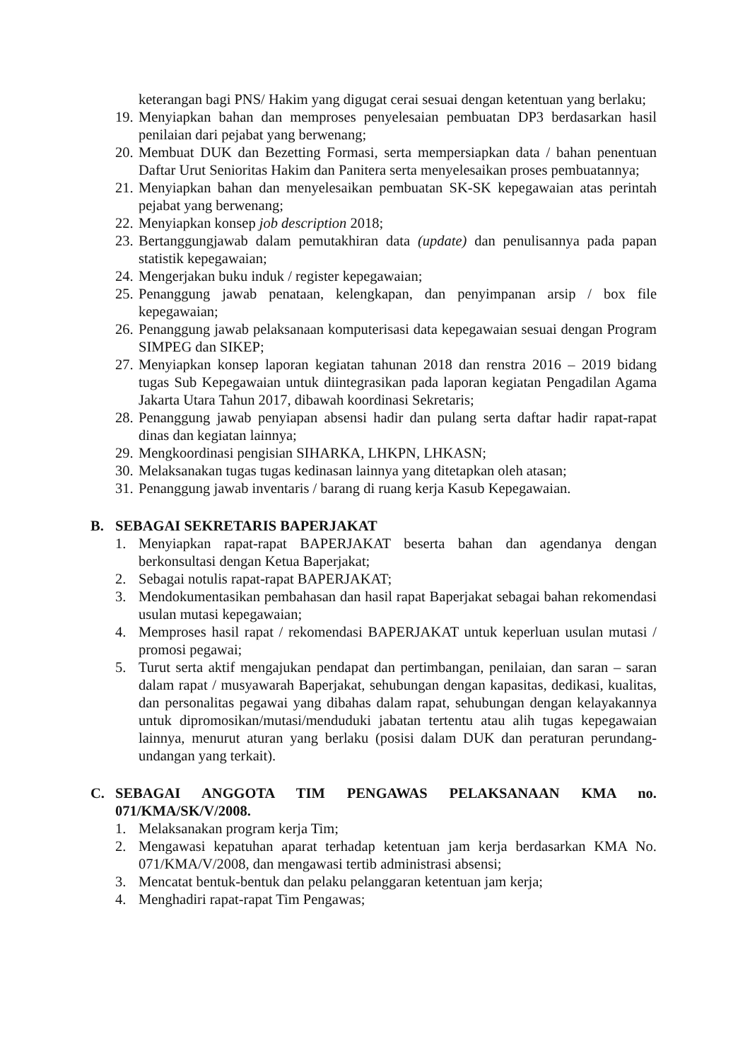keterangan bagi PNS/ Hakim yang digugat cerai sesuai dengan ketentuan yang berlaku;
19. Menyiapkan bahan dan memproses penyelesaian pembuatan DP3 berdasarkan hasil penilaian dari pejabat yang berwenang;
20. Membuat DUK dan Bezetting Formasi, serta mempersiapkan data / bahan penentuan Daftar Urut Senioritas Hakim dan Panitera serta menyelesaikan proses pembuatannya;
21. Menyiapkan bahan dan menyelesaikan pembuatan SK-SK kepegawaian atas perintah pejabat yang berwenang;
22. Menyiapkan konsep job description 2018;
23. Bertanggungjawab dalam pemutakhiran data (update) dan penulisannya pada papan statistik kepegawaian;
24. Mengerjakan buku induk / register kepegawaian;
25. Penanggung jawab penataan, kelengkapan, dan penyimpanan arsip / box file kepegawaian;
26. Penanggung jawab pelaksanaan komputerisasi data kepegawaian sesuai dengan Program SIMPEG dan SIKEP;
27. Menyiapkan konsep laporan kegiatan tahunan 2018 dan renstra 2016 – 2019 bidang tugas Sub Kepegawaian untuk diintegrasikan pada laporan kegiatan Pengadilan Agama Jakarta Utara Tahun 2017, dibawah koordinasi Sekretaris;
28. Penanggung jawab penyiapan absensi hadir dan pulang serta daftar hadir rapat-rapat dinas dan kegiatan lainnya;
29. Mengkoordinasi pengisian SIHARKA, LHKPN, LHKASN;
30. Melaksanakan tugas tugas kedinasan lainnya yang ditetapkan oleh atasan;
31. Penanggung jawab inventaris / barang di ruang kerja Kasub Kepegawaian.
B. SEBAGAI SEKRETARIS BAPERJAKAT
1. Menyiapkan rapat-rapat BAPERJAKAT beserta bahan dan agendanya dengan berkonsultasi dengan Ketua Baperjakat;
2. Sebagai notulis rapat-rapat BAPERJAKAT;
3. Mendokumentasikan pembahasan dan hasil rapat Baperjakat sebagai bahan rekomendasi usulan mutasi kepegawaian;
4. Memproses hasil rapat / rekomendasi BAPERJAKAT untuk keperluan usulan mutasi / promosi pegawai;
5. Turut serta aktif mengajukan pendapat dan pertimbangan, penilaian, dan saran – saran dalam rapat / musyawarah Baperjakat, sehubungan dengan kapasitas, dedikasi, kualitas, dan personalitas pegawai yang dibahas dalam rapat, sehubungan dengan kelayakannya untuk dipromosikan/mutasi/menduduki jabatan tertentu atau alih tugas kepegawaian lainnya, menurut aturan yang berlaku (posisi dalam DUK dan peraturan perundang-undangan yang terkait).
C. SEBAGAI ANGGOTA TIM PENGAWAS PELAKSANAAN KMA no. 071/KMA/SK/V/2008.
1. Melaksanakan program kerja Tim;
2. Mengawasi kepatuhan aparat terhadap ketentuan jam kerja berdasarkan KMA No. 071/KMA/V/2008, dan mengawasi tertib administrasi absensi;
3. Mencatat bentuk-bentuk dan pelaku pelanggaran ketentuan jam kerja;
4. Menghadiri rapat-rapat Tim Pengawas;